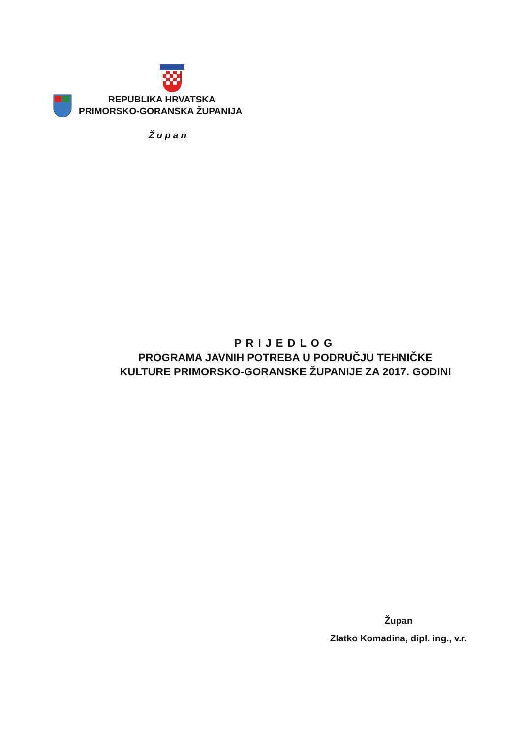REPUBLIKA HRVATSKA
PRIMORSKO-GORANSKA ŽUPANIJA
Župan
PRIJEDLOG
PROGRAMA JAVNIH POTREBA U PODRUČJU TEHNIČKE
KULTURE PRIMORSKO-GORANSKE ŽUPANIJE ZA 2017. GODINI
Župan
Zlatko Komadina, dipl. ing., v.r.